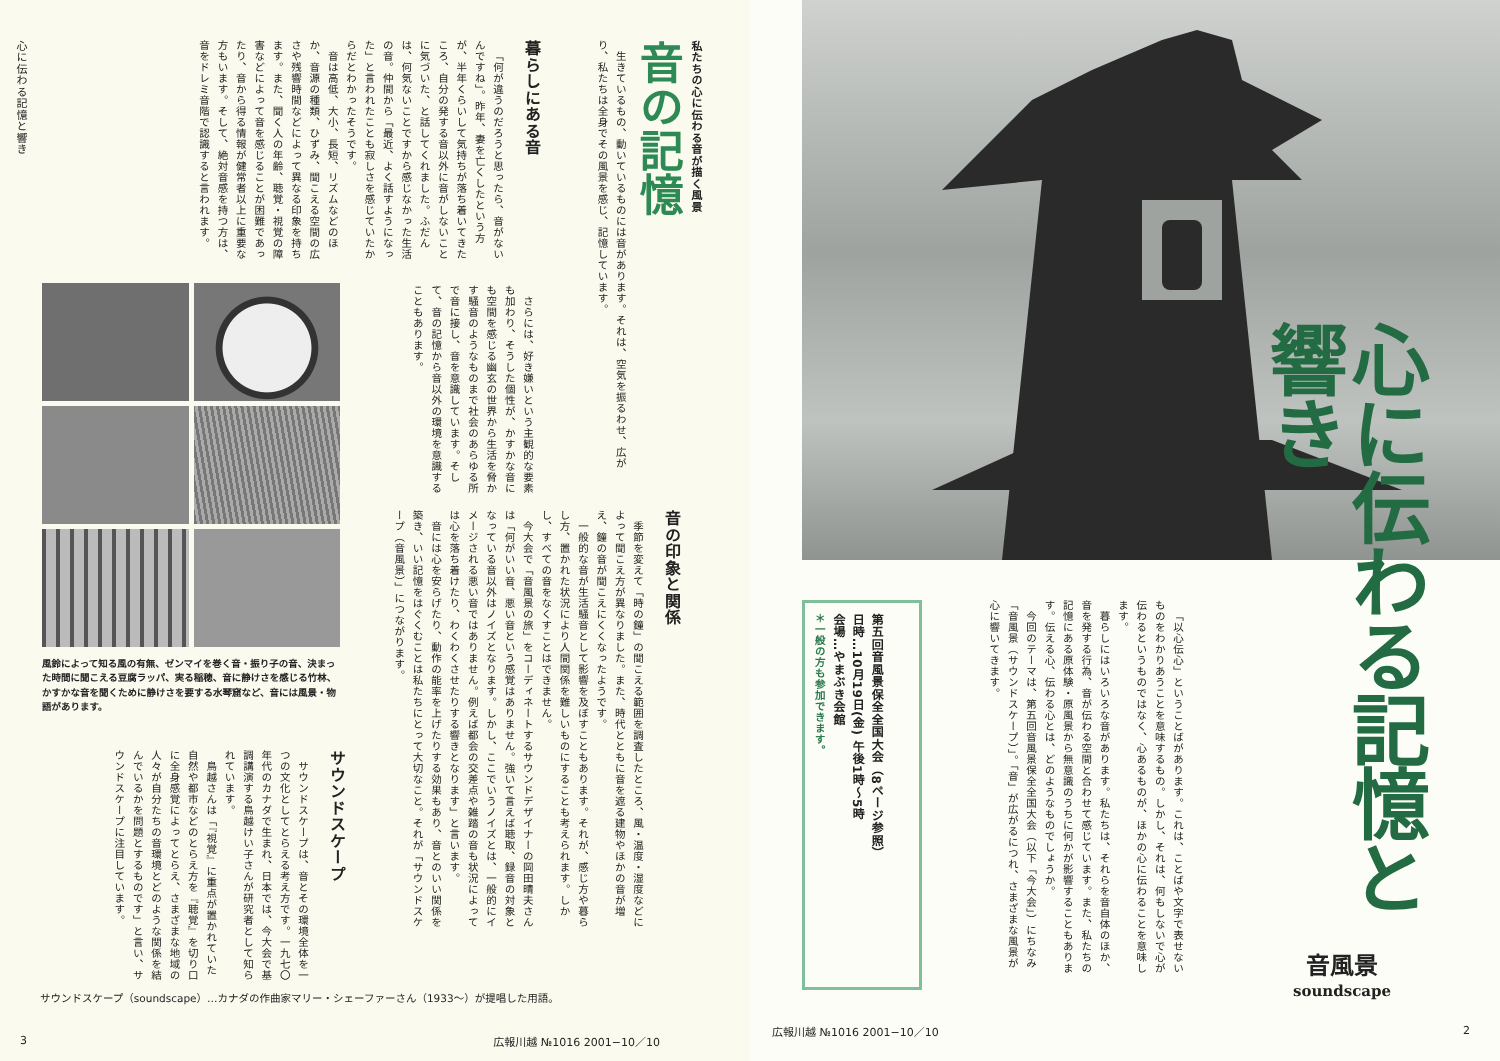心に伝わる記憶と響き
音風景
soundscape
「以心伝心」ということばがあります。これは、ことばや文字で表せないものをわかりあうことを意味するもの。しかし、それは、何もしないで心が伝わるというものではなく、心あるものが、ほかの心に伝わることを意味します。
暮らしにはいろいろな音があります。私たちは、それらを音自体のほか、音を発する行為、音が伝わる空間と合わせて感じています。また、私たちの記憶にある原体験・原風景から無意識のうちに何かが影響することもあります。伝える心、伝わる心とは、どのようなものでしょうか。
今回のテーマは、第五回音風景保全全国大会（以下「今大会」）にちなみ「音風景（サウンドスケープ）」。「音」が広がるにつれ、さまざまな風景が心に響いてきます。
第五回音風景保全全国大会（8ページ参照）
日時…10月19日(金) 午後1時〜5時
会場…やまぶき会館
＊一般の方も参加できます。
広報川越 №1016 2001−10／10 2
私たちの心に伝わる音が描く風景
音の記憶
生きているもの、動いているものには音があります。それは、空気を振るわせ、広がり、私たちは全身でその風景を感じ、記憶しています。
暮らしにある音
「何が違うのだろうと思ったら、音がないんですね」。昨年、妻を亡くしたという方が、半年くらいして気持ちが落ち着いてきたころ、自分の発する音以外に音がしないことに気づいた、と話してくれました。ふだんは、何気ないことですから感じなかった生活の音。仲間から「最近、よく話すようになった」と言われたことも寂しさを感じていたからだとわかったそうです。
音は高低、大小、長短、リズムなどのほか、音源の種類、ひずみ、聞こえる空間の広さや残響時間などによって異なる印象を持ちます。また、聞く人の年齢、聴覚・視覚の障害などによって音を感じることが困難であったり、音から得る情報が健常者以上に重要な方もいます。そして、絶対音感を持つ方は、音をドレミ音階で認識すると言われます。
さらには、好き嫌いという主観的な要素も加わり、そうした個性が、かすかな音にも空間を感じる幽玄の世界から生活を脅かす騒音のようなものまで社会のあらゆる所で音に接し、音を意識しています。そして、音の記憶から音以外の環境を意識することもあります。
風鈴によって知る風の有無、ゼンマイを巻く音・振り子の音、決まった時間に聞こえる豆腐ラッパ、実る稲穂、音に静けさを感じる竹林、かすかな音を聞くために静けさを要する水琴窟など、音には風景・物語があります。
音の印象と関係
季節を変えて「時の鐘」の聞こえる範囲を調査したところ、風・温度・湿度などによって聞こえ方が異なりました。また、時代とともに音を遮る建物やほかの音が増え、鐘の音が聞こえにくくなったようです。
一般的な音が生活騒音として影響を及ぼすこともあります。それが、感じ方や暮らし方、置かれた状況により人間関係を難しいものにすることも考えられます。しかし、すべての音をなくすことはできません。
今大会で「音風景の旅」をコーディネートするサウンドデザイナーの岡田晴夫さんは「何がいい音、悪い音という感覚はありません。強いて言えば聴取、録音の対象となっている音以外はノイズとなります。しかし、ここでいうノイズとは、一般的にイメージされる悪い音ではありません。例えば都会の交差点や雑踏の音も状況によっては心を落ち着けたり、わくわくさせたりする響きとなります」と言います。
音には心を安らげたり、動作の能率を上げたりする効果もあり、音とのいい関係を築き、いい記憶をはぐくむことは私たちにとって大切なこと。それが「サウンドスケープ（音風景）」につながります。
サウンドスケープ
サウンドスケープは、音とその環境全体を一つの文化としてとらえる考え方です。一九七〇年代のカナダで生まれ、日本では、今大会で基調講演する鳥越けい子さんが研究者として知られています。
鳥越さんは「『視覚』に重点が置かれていた自然や都市などのとらえ方を『聴覚』を切り口に全身感覚によってとらえ、さまざまな地域の人々が自分たちの音環境とどのような関係を結んでいるかを問題とするものです」と言い、サウンドスケープに注目しています。
サウンドスケープ（soundscape）…カナダの作曲家マリー・シェーファーさん（1933〜）が提唱した用語。
心に伝わる記憶と響き
3 広報川越 №1016 2001−10／10